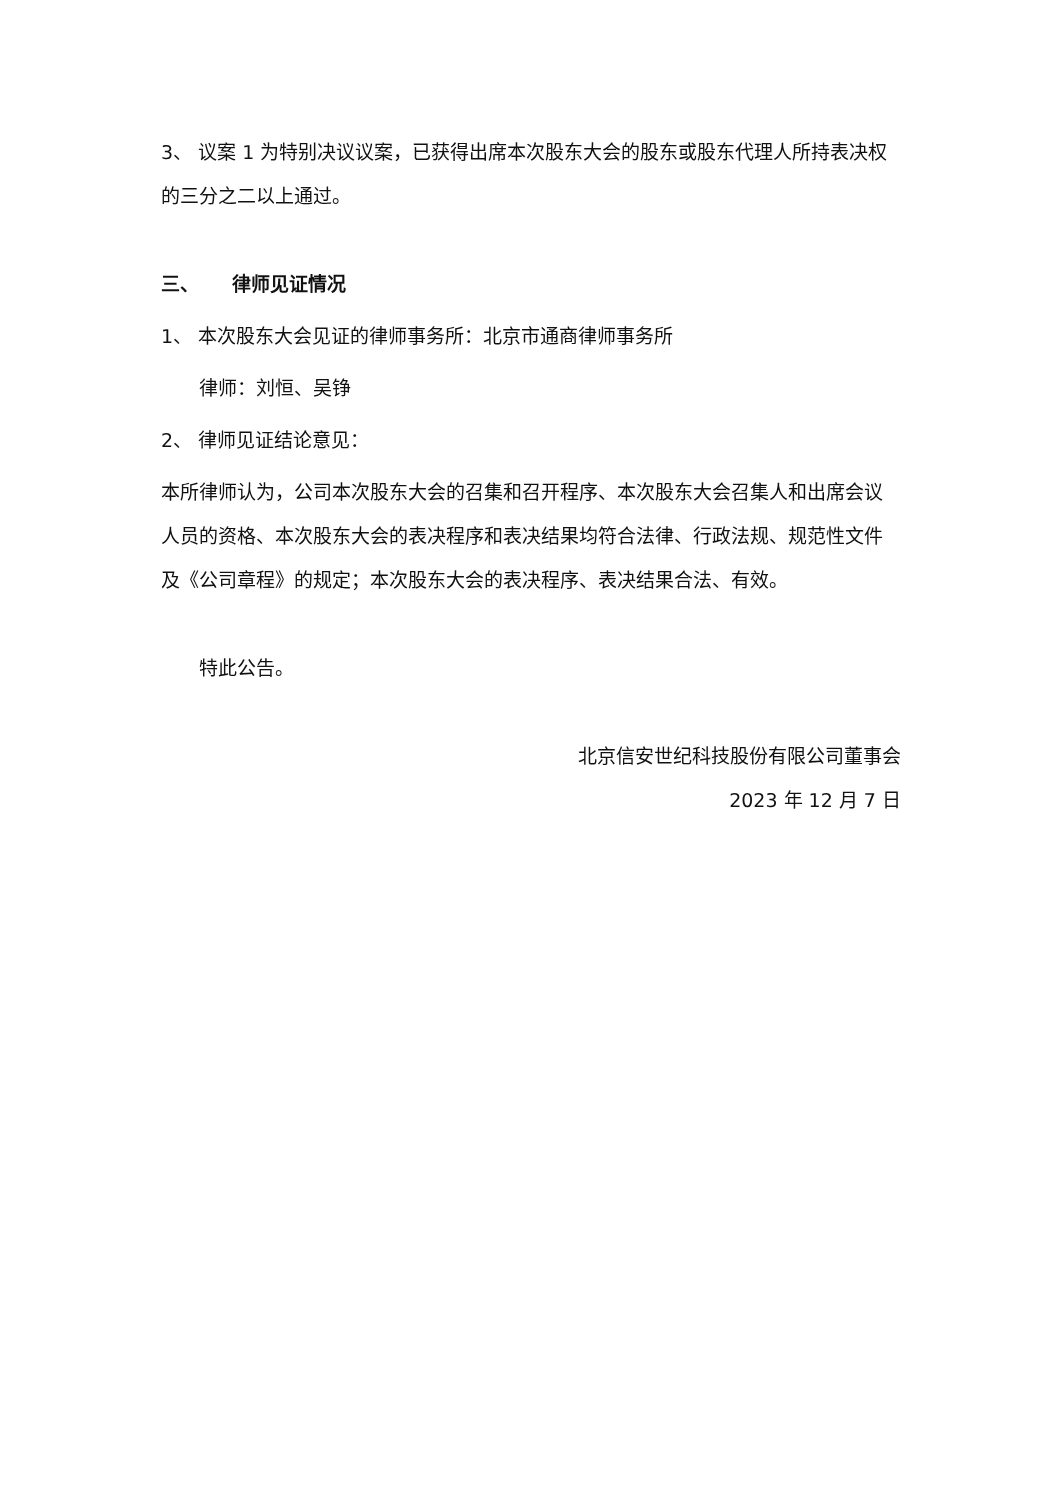3、 议案 1 为特别决议议案，已获得出席本次股东大会的股东或股东代理人所持表决权的三分之二以上通过。
三、 律师见证情况
1、 本次股东大会见证的律师事务所：北京市通商律师事务所
律师：刘恒、吴铮
2、 律师见证结论意见：
本所律师认为，公司本次股东大会的召集和召开程序、本次股东大会召集人和出席会议人员的资格、本次股东大会的表决程序和表决结果均符合法律、行政法规、规范性文件及《公司章程》的规定；本次股东大会的表决程序、表决结果合法、有效。
特此公告。
北京信安世纪科技股份有限公司董事会
2023 年 12 月 7 日